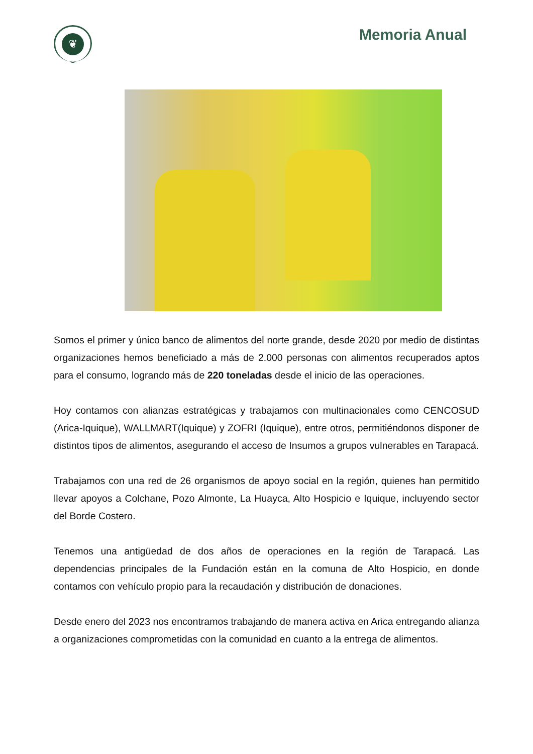❦
Memoria Anual
Somos el primer y único banco de alimentos del norte grande, desde 2020 por medio de distintas organizaciones hemos beneficiado a más de 2.000 personas con alimentos recuperados aptos para el consumo, logrando más de 220 toneladas desde el inicio de las operaciones.
Hoy contamos con alianzas estratégicas y trabajamos con multinacionales como CENCOSUD (Arica-Iquique), WALLMART(Iquique) y ZOFRI (Iquique), entre otros, permitiéndonos disponer de distintos tipos de alimentos, asegurando el acceso de Insumos a grupos vulnerables en Tarapacá.
Trabajamos con una red de 26 organismos de apoyo social en la región, quienes han permitido llevar apoyos a Colchane, Pozo Almonte, La Huayca, Alto Hospicio e Iquique, incluyendo sector del Borde Costero.
Tenemos una antigüedad de dos años de operaciones en la región de Tarapacá. Las dependencias principales de la Fundación están en la comuna de Alto Hospicio, en donde contamos con vehículo propio para la recaudación y distribución de donaciones.
Desde enero del 2023 nos encontramos trabajando de manera activa en Arica entregando alianza a organizaciones comprometidas con la comunidad en cuanto a la entrega de alimentos.